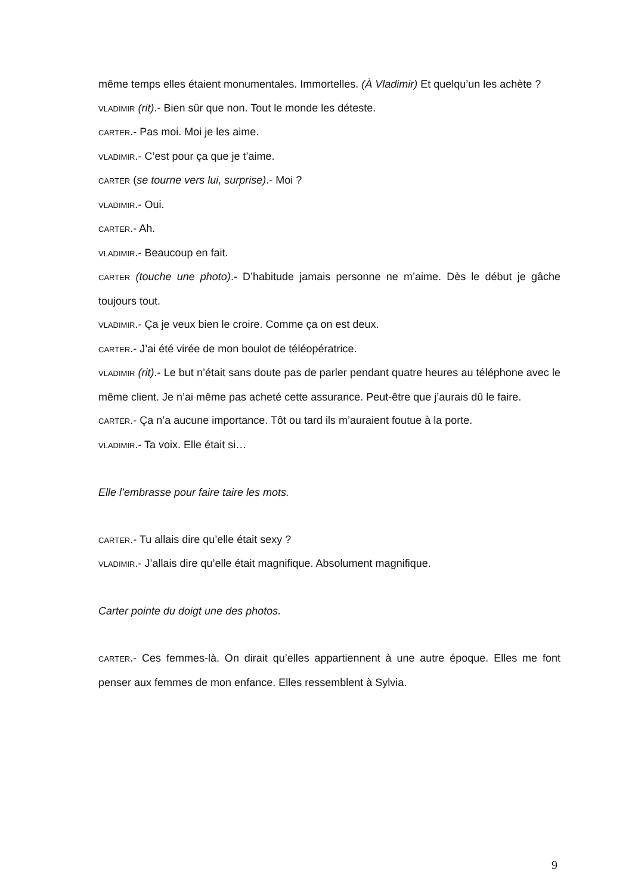même temps elles étaient monumentales. Immortelles. (À Vladimir) Et quelqu’un les achète ?
VLADIMIR (rit).- Bien sûr que non. Tout le monde les déteste.
CARTER.- Pas moi. Moi je les aime.
VLADIMIR.- C’est pour ça que je t’aime.
CARTER (se tourne vers lui, surprise).- Moi ?
VLADIMIR.- Oui.
CARTER.- Ah.
VLADIMIR.- Beaucoup en fait.
CARTER (touche une photo).- D’habitude jamais personne ne m’aime. Dès le début je gâche toujours tout.
VLADIMIR.- Ça je veux bien le croire. Comme ça on est deux.
CARTER.- J’ai été virée de mon boulot de téléopératrice.
VLADIMIR (rit).- Le but n’était sans doute pas de parler pendant quatre heures au téléphone avec le même client. Je n’ai même pas acheté cette assurance. Peut-être que j’aurais dû le faire.
CARTER.- Ça n’a aucune importance. Tôt ou tard ils m’auraient foutue à la porte.
VLADIMIR.- Ta voix. Elle était si…
Elle l’embrasse pour faire taire les mots.
CARTER.- Tu allais dire qu’elle était sexy ?
VLADIMIR.- J’allais dire qu’elle était magnifique. Absolument magnifique.
Carter pointe du doigt une des photos.
CARTER.- Ces femmes-là. On dirait qu’elles appartiennent à une autre époque. Elles me font penser aux femmes de mon enfance. Elles ressemblent à Sylvia.
9